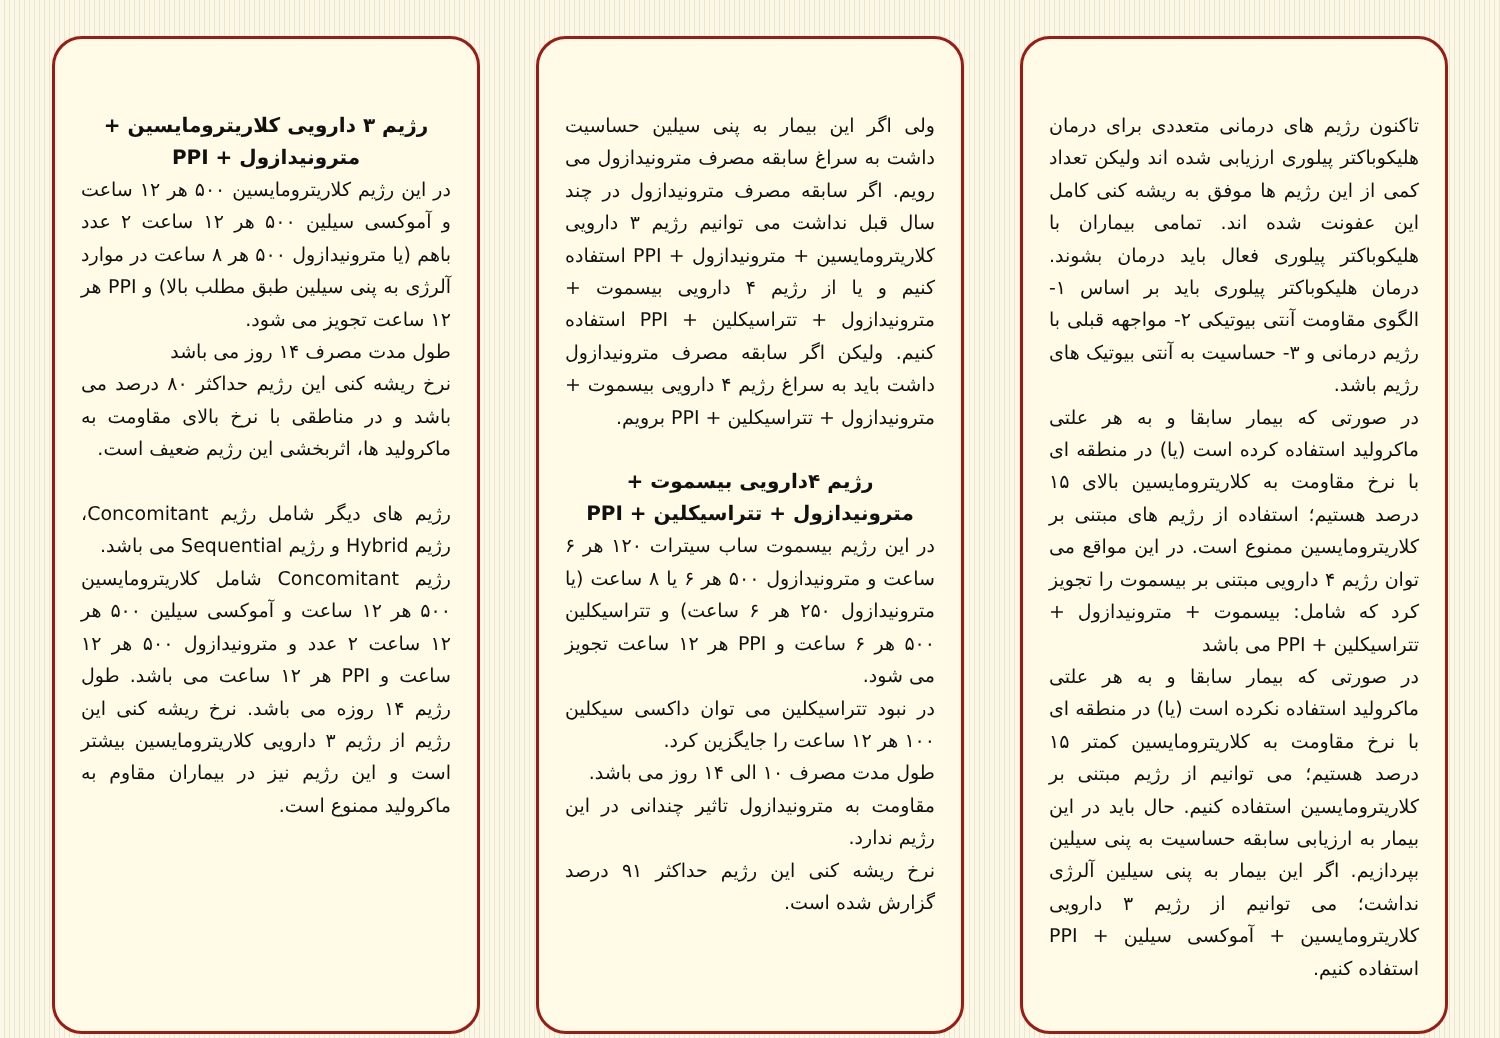تاکنون رژیم های درمانی متعددی برای درمان هلیکوباکتر پیلوری ارزیابی شده اند ولیکن تعداد کمی از این رژیم ها موفق به ریشه کنی کامل این عفونت شده اند. تمامی بیماران با هلیکوباکتر پیلوری فعال باید درمان بشوند. درمان هلیکوباکتر پیلوری باید بر اساس ۱- الگوی مقاومت آنتی بیوتیکی ۲- مواجهه قبلی با رژیم درمانی و ۳- حساسیت به آنتی بیوتیک های رژیم باشد.
در صورتی که بیمار سابقا و به هر علتی ماکرولید استفاده کرده است (یا) در منطقه ای با نرخ مقاومت به کلاریترومایسین بالای ۱۵ درصد هستیم؛ استفاده از رژیم های مبتنی بر کلاریترومایسین ممنوع است. در این مواقع می توان رژیم ۴ دارویی مبتنی بر بیسموت را تجویز کرد که شامل: بیسموت + مترونیدازول + تتراسیکلین + PPI می باشد
در صورتی که بیمار سابقا و به هر علتی ماکرولید استفاده نکرده است (یا) در منطقه ای با نرخ مقاومت به کلاریترومایسین کمتر ۱۵ درصد هستیم؛ می توانیم از رژیم مبتنی بر کلاریترومایسین استفاده کنیم. حال باید در این بیمار به ارزیابی سابقه حساسیت به پنی سیلین بپردازیم. اگر این بیمار به پنی سیلین آلرژی نداشت؛ می توانیم از رژیم ۳ دارویی کلاریترومایسین + آموکسی سیلین + PPI استفاده کنیم.
ولی اگر این بیمار به پنی سیلین حساسیت داشت به سراغ سابقه مصرف مترونیدازول می رویم. اگر سابقه مصرف مترونیدازول در چند سال قبل نداشت می توانیم رژیم ۳ دارویی کلاریترومایسین + مترونیدازول + PPI استفاده کنیم و یا از رژیم ۴ دارویی بیسموت + مترونیدازول + تتراسیکلین + PPI استفاده کنیم. ولیکن اگر سابقه مصرف مترونیدازول داشت باید به سراغ رژیم ۴ دارویی بیسموت + مترونیدازول + تتراسیکلین + PPI برویم.
رژیم ۴دارویی بیسموت + مترونیدازول + تتراسیکلین + PPI
در این رژیم بیسموت ساب سیترات ۱۲۰ هر ۶ ساعت و مترونیدازول ۵۰۰ هر ۶ یا ۸ ساعت (یا مترونیدازول ۲۵۰ هر ۶ ساعت) و تتراسیکلین ۵۰۰ هر ۶ ساعت و PPI هر ۱۲ ساعت تجویز می شود.
در نبود تتراسیکلین می توان داکسی سیکلین ۱۰۰ هر ۱۲ ساعت را جایگزین کرد.
طول مدت مصرف ۱۰ الی ۱۴ روز می باشد.
مقاومت به مترونیدازول تاثیر چندانی در این رژیم ندارد.
نرخ ریشه کنی این رژیم حداکثر ۹۱ درصد گزارش شده است.
رژیم ۳ دارویی کلاریترومایسین + مترونیدازول + PPI
در این رژیم کلاریترومایسین ۵۰۰ هر ۱۲ ساعت و آموکسی سیلین ۵۰۰ هر ۱۲ ساعت ۲ عدد باهم (یا مترونیدازول ۵۰۰ هر ۸ ساعت در موارد آلرژی به پنی سیلین طبق مطلب بالا) و PPI هر ۱۲ ساعت تجویز می شود.
طول مدت مصرف ۱۴ روز می باشد
نرخ ریشه کنی این رژیم حداکثر ۸۰ درصد می باشد و در مناطقی با نرخ بالای مقاومت به ماکرولید ها، اثربخشی این رژیم ضعیف است.
رژیم های دیگر شامل رژیم Concomitant، رژیم Hybrid و رژیم Sequential می باشد.
رژیم Concomitant شامل کلاریترومایسین ۵۰۰ هر ۱۲ ساعت و آموکسی سیلین ۵۰۰ هر ۱۲ ساعت ۲ عدد و مترونیدازول ۵۰۰ هر ۱۲ ساعت و PPI هر ۱۲ ساعت می باشد. طول رژیم ۱۴ روزه می باشد. نرخ ریشه کنی این رژیم از رژیم ۳ دارویی کلاریترومایسین بیشتر است و این رژیم نیز در بیماران مقاوم به ماکرولید ممنوع است.